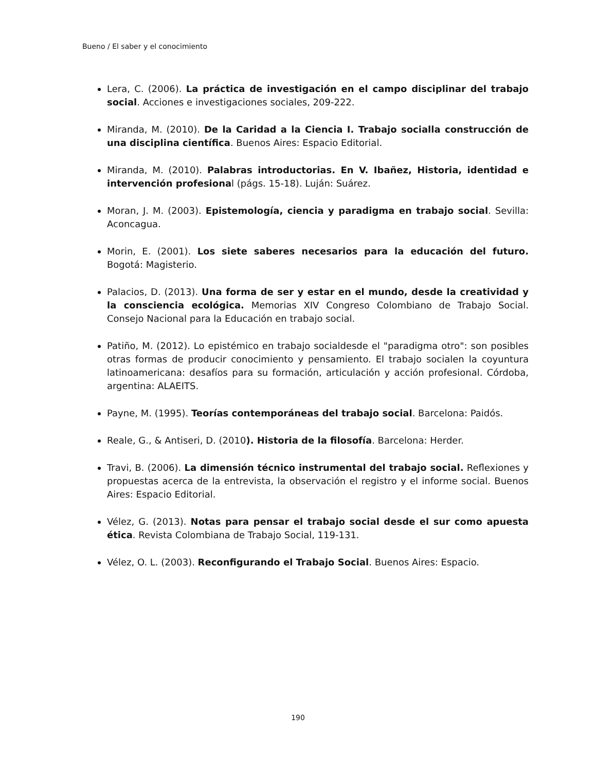Bueno / El saber y el conocimiento
Lera, C. (2006). La práctica de investigación en el campo disciplinar del trabajo social. Acciones e investigaciones sociales, 209-222.
Miranda, M. (2010). De la Caridad a la Ciencia I. Trabajo socialla construcción de una disciplina científica. Buenos Aires: Espacio Editorial.
Miranda, M. (2010). Palabras introductorias. En V. Ibañez, Historia, identidad e intervención profesional (págs. 15-18). Luján: Suárez.
Moran, J. M. (2003). Epistemología, ciencia y paradigma en trabajo social. Sevilla: Aconcagua.
Morin, E. (2001). Los siete saberes necesarios para la educación del futuro. Bogotá: Magisterio.
Palacios, D. (2013). Una forma de ser y estar en el mundo, desde la creatividad y la consciencia ecológica. Memorias XIV Congreso Colombiano de Trabajo Social. Consejo Nacional para la Educación en trabajo social.
Patiño, M. (2012). Lo epistémico en trabajo socialdesde el "paradigma otro": son posibles otras formas de producir conocimiento y pensamiento. El trabajo socialen la coyuntura latinoamericana: desafíos para su formación, articulación y acción profesional. Córdoba, argentina: ALAEITS.
Payne, M. (1995). Teorías contemporáneas del trabajo social. Barcelona: Paidós.
Reale, G., & Antiseri, D. (2010). Historia de la filosofía. Barcelona: Herder.
Travi, B. (2006). La dimensión técnico instrumental del trabajo social. Reflexiones y propuestas acerca de la entrevista, la observación el registro y el informe social. Buenos Aires: Espacio Editorial.
Vélez, G. (2013). Notas para pensar el trabajo social desde el sur como apuesta ética. Revista Colombiana de Trabajo Social, 119-131.
Vélez, O. L. (2003). Reconfigurando el Trabajo Social. Buenos Aires: Espacio.
190